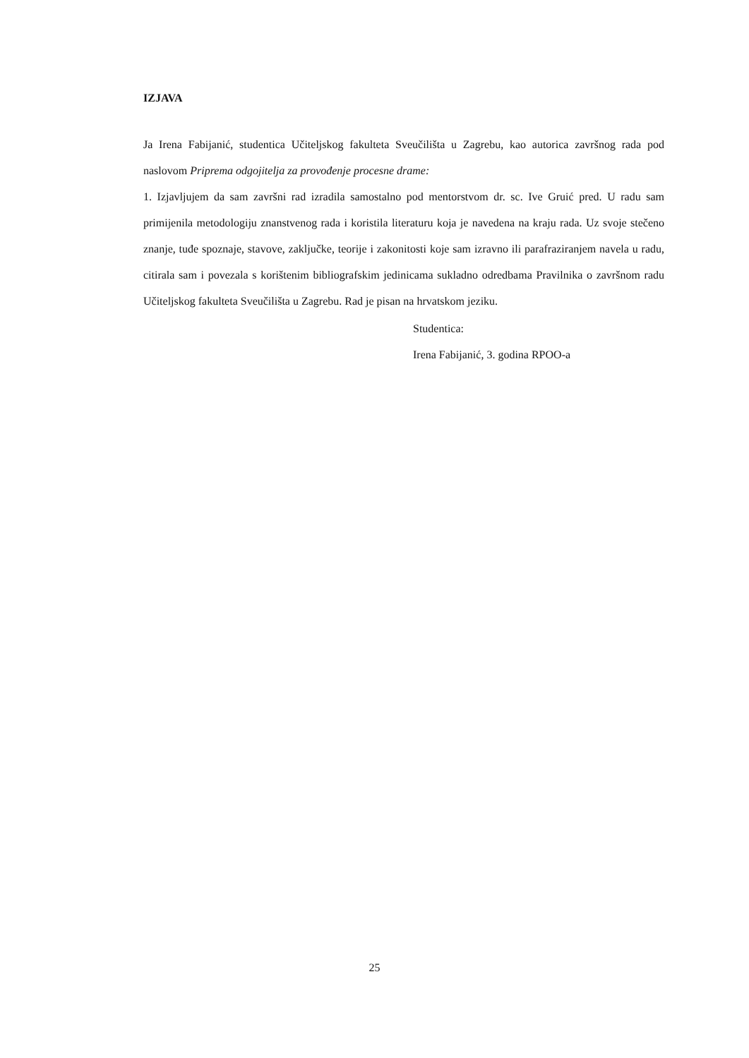IZJAVA
Ja Irena Fabijanić, studentica Učiteljskog fakulteta Sveučilišta u Zagrebu, kao autorica završnog rada pod naslovom Priprema odgojitelja za provođenje procesne drame:
1. Izjavljujem da sam završni rad izradila samostalno pod mentorstvom dr. sc. Ive Gruić pred. U radu sam primijenila metodologiju znanstvenog rada i koristila literaturu koja je navedena na kraju rada. Uz svoje stečeno znanje, tuđe spoznaje, stavove, zaključke, teorije i zakonitosti koje sam izravno ili parafraziranjem navela u radu, citirala sam i povezala s korištenim bibliografskim jedinicama sukladno odredbama Pravilnika o završnom radu Učiteljskog fakulteta Sveučilišta u Zagrebu. Rad je pisan na hrvatskom jeziku.
Studentica:
Irena Fabijanić, 3. godina RPOO-a
25